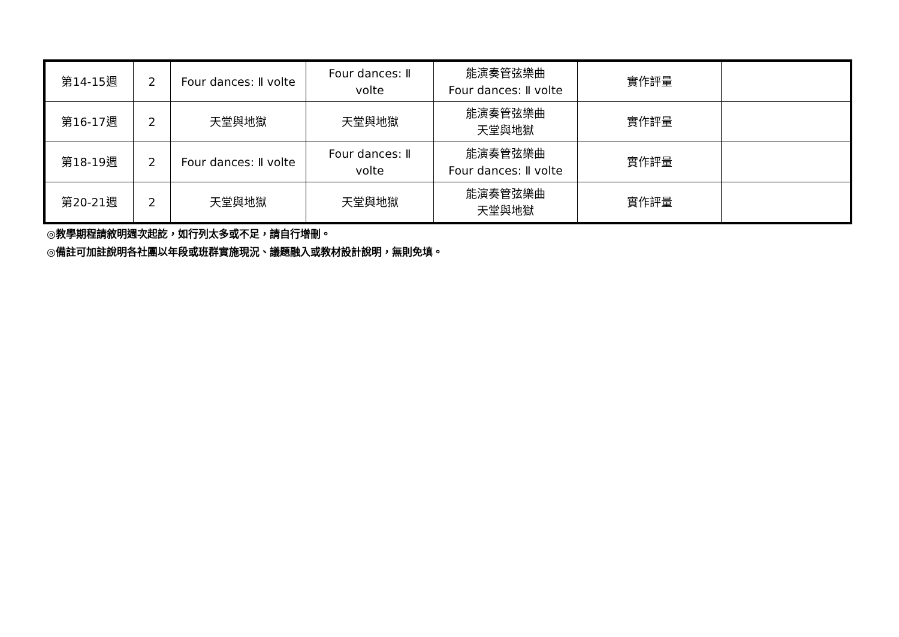| 第14-15週 | 2 | Four dances: Ⅱ volte | Four dances: Ⅱ volte | 能演奏管弦樂曲 Four dances: Ⅱ volte | 實作評量 | |
| 第16-17週 | 2 | 天堂與地獄 | 天堂與地獄 | 能演奏管弦樂曲 天堂與地獄 | 實作評量 | |
| 第18-19週 | 2 | Four dances: Ⅱ volte | Four dances: Ⅱ volte | 能演奏管弦樂曲 Four dances: Ⅱ volte | 實作評量 | |
| 第20-21週 | 2 | 天堂與地獄 | 天堂與地獄 | 能演奏管弦樂曲 天堂與地獄 | 實作評量 | |
◎教學期程請敘明週次起訖，如行列太多或不足，請自行增刪。
◎備註可加註說明各社團以年段或班群實施現況、議題融入或教材設計說明，無則免填。